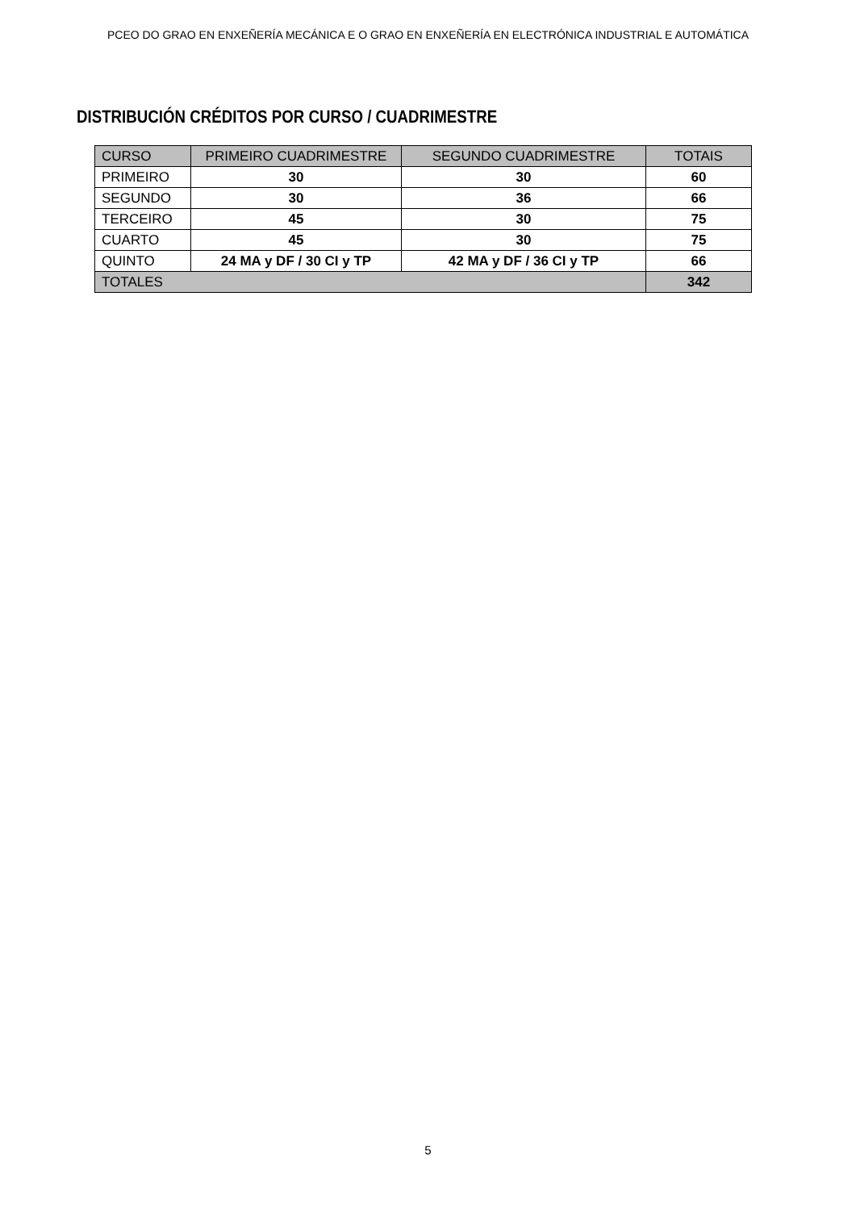PCEO DO GRAO EN ENXEÑERÍA MECÁNICA E O GRAO EN ENXEÑERÍA EN ELECTRÓNICA INDUSTRIAL E AUTOMÁTICA
DISTRIBUCIÓN CRÉDITOS POR CURSO / CUADRIMESTRE
| CURSO | PRIMEIRO CUADRIMESTRE | SEGUNDO CUADRIMESTRE | TOTAIS |
| --- | --- | --- | --- |
| PRIMEIRO | 30 | 30 | 60 |
| SEGUNDO | 30 | 36 | 66 |
| TERCEIRO | 45 | 30 | 75 |
| CUARTO | 45 | 30 | 75 |
| QUINTO | 24 MA y DF / 30 CI y TP | 42 MA y DF / 36 CI y TP | 66 |
| TOTALES | | | 342 |
5